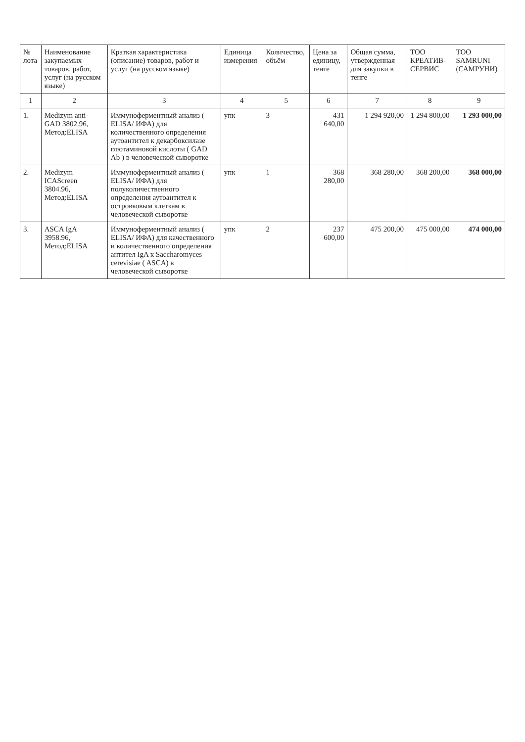| № лота | Наименование закупаемых товаров, работ, услуг (на русском языке) | Краткая характеристика (описание) товаров, работ и услуг (на русском языке) | Единица измерения | Количество, объём | Цена за единицу, тенге | Общая сумма, утвержденная для закупки в тенге | ТОО КРЕАТИВ-СЕРВИС | ТОО SAMRUNI (САМРУНИ) |
| --- | --- | --- | --- | --- | --- | --- | --- | --- |
| 1 | 2 | 3 | 4 | 5 | 6 | 7 | 8 | 9 |
| 1. | Medizym anti-GAD 3802.96, Метод:ELISA | Иммуноферментный анализ ( ELISA/ ИФА) для количественного определения аутоантител к декарбоксилазе глютаминовой кислоты ( GAD Ab ) в человеческой сыворотке | упк | 3 | 431 640,00 | 1 294 920,00 | 1 294 800,00 | 1 293 000,00 |
| 2. | Medizym ICAScreen 3804.96, Метод:ELISA | Иммуноферментный анализ ( ELISA/ ИФА) для полуколичественного определения аутоантител к островковым клеткам в человеческой сыворотке | упк | 1 | 368 280,00 | 368 280,00 | 368 200,00 | 368 000,00 |
| 3. | ASCA IgA 3958.96, Метод:ELISA | Иммуноферментный анализ ( ELISA/ ИФА) для качественного и количественного определения антител IgA к Saccharomyces cerevisiae ( ASCA) в человеческой сыворотке | упк | 2 | 237 600,00 | 475 200,00 | 475 000,00 | 474 000,00 |